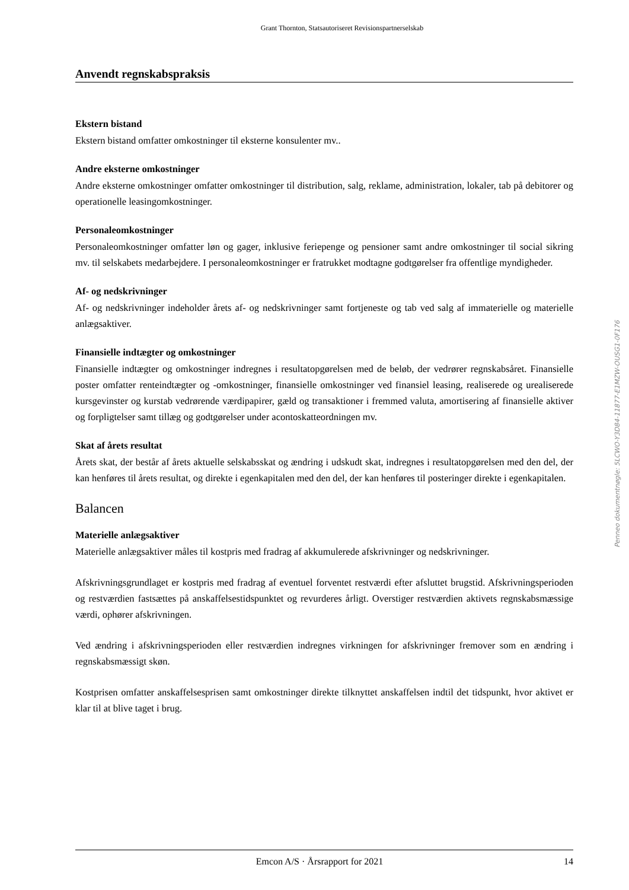Grant Thornton, Statsautoriseret Revisionspartnerselskab
Anvendt regnskabspraksis
Ekstern bistand
Ekstern bistand omfatter omkostninger til eksterne konsulenter mv..
Andre eksterne omkostninger
Andre eksterne omkostninger omfatter omkostninger til distribution, salg, reklame, administration, lokaler, tab på debitorer og operationelle leasingomkostninger.
Personaleomkostninger
Personaleomkostninger omfatter løn og gager, inklusive feriepenge og pensioner samt andre omkostninger til social sikring mv. til selskabets medarbejdere. I personaleomkostninger er fratrukket modtagne godtgørelser fra offentlige myndigheder.
Af- og nedskrivninger
Af- og nedskrivninger indeholder årets af- og nedskrivninger samt fortjeneste og tab ved salg af immaterielle og materielle anlægsaktiver.
Finansielle indtægter og omkostninger
Finansielle indtægter og omkostninger indregnes i resultatopgørelsen med de beløb, der vedrører regnskabsåret. Finansielle poster omfatter renteindtægter og -omkostninger, finansielle omkostninger ved finansiel leasing, realiserede og urealiserede kursgevinster og kurstab vedrørende værdipapirer, gæld og transaktioner i fremmed valuta, amortisering af finansielle aktiver og forpligtelser samt tillæg og godtgørelser under acontoskatteordningen mv.
Skat af årets resultat
Årets skat, der består af årets aktuelle selskabsskat og ændring i udskudt skat, indregnes i resultatopgørelsen med den del, der kan henføres til årets resultat, og direkte i egenkapitalen med den del, der kan henføres til posteringer direkte i egenkapitalen.
Balancen
Materielle anlægsaktiver
Materielle anlægsaktiver måles til kostpris med fradrag af akkumulerede afskrivninger og nedskrivninger.
Afskrivningsgrundlaget er kostpris med fradrag af eventuel forventet restværdi efter afsluttet brugstid. Afskrivningsperioden og restværdien fastsættes på anskaffelsestidspunktet og revurderes årligt. Overstiger restværdien aktivets regnskabsmæssige værdi, ophører afskrivningen.
Ved ændring i afskrivningsperioden eller restværdien indregnes virkningen for afskrivninger fremover som en ændring i regnskabsmæssigt skøn.
Kostprisen omfatter anskaffelsesprisen samt omkostninger direkte tilknyttet anskaffelsen indtil det tidspunkt, hvor aktivet er klar til at blive taget i brug.
Penneo dokumentnøgle: 5LCWO-Y3D84-11877-E1MZW-OUSG1-0F176
Emcon A/S · Årsrapport for 2021 14